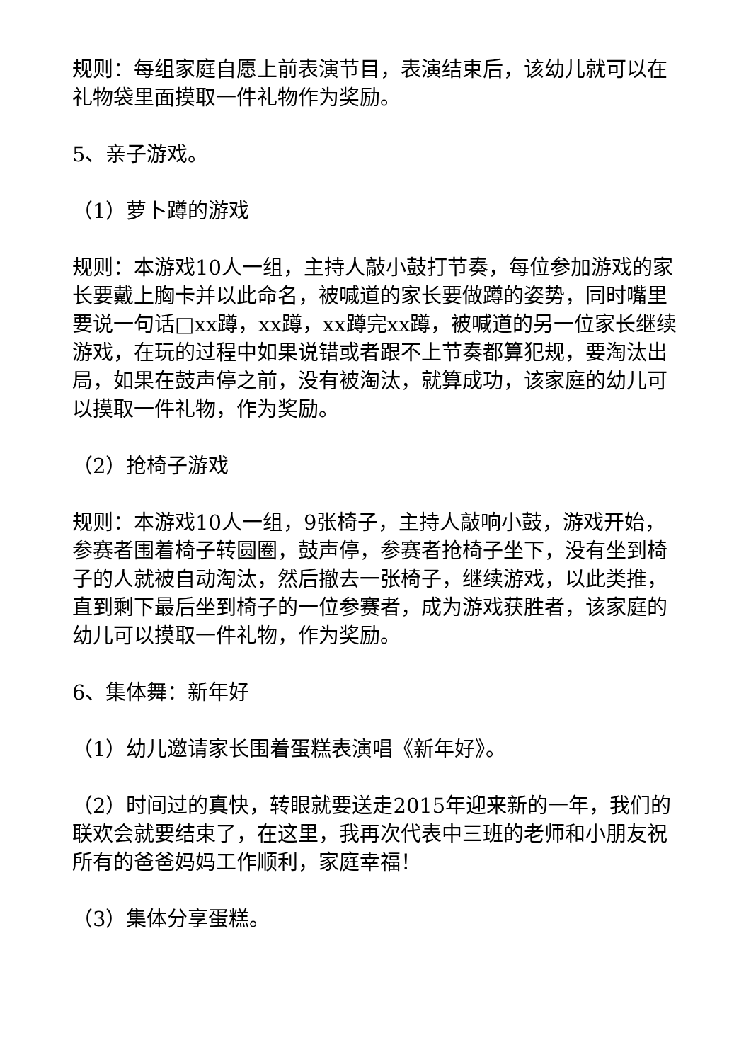规则：每组家庭自愿上前表演节目，表演结束后，该幼儿就可以在礼物袋里面摸取一件礼物作为奖励。
5、亲子游戏。
（1）萝卜蹲的游戏
规则：本游戏10人一组，主持人敲小鼓打节奏，每位参加游戏的家长要戴上胸卡并以此命名，被喊道的家长要做蹲的姿势，同时嘴里要说一句话□xx蹲，xx蹲，xx蹲完xx蹲，被喊道的另一位家长继续游戏，在玩的过程中如果说错或者跟不上节奏都算犯规，要淘汰出局，如果在鼓声停之前，没有被淘汰，就算成功，该家庭的幼儿可以摸取一件礼物，作为奖励。
（2）抢椅子游戏
规则：本游戏10人一组，9张椅子，主持人敲响小鼓，游戏开始，参赛者围着椅子转圆圈，鼓声停，参赛者抢椅子坐下，没有坐到椅子的人就被自动淘汰，然后撤去一张椅子，继续游戏，以此类推，直到剩下最后坐到椅子的一位参赛者，成为游戏获胜者，该家庭的幼儿可以摸取一件礼物，作为奖励。
6、集体舞：新年好
（1）幼儿邀请家长围着蛋糕表演唱《新年好》。
（2）时间过的真快，转眼就要送走2015年迎来新的一年，我们的联欢会就要结束了，在这里，我再次代表中三班的老师和小朋友祝所有的爸爸妈妈工作顺利，家庭幸福！
（3）集体分享蛋糕。